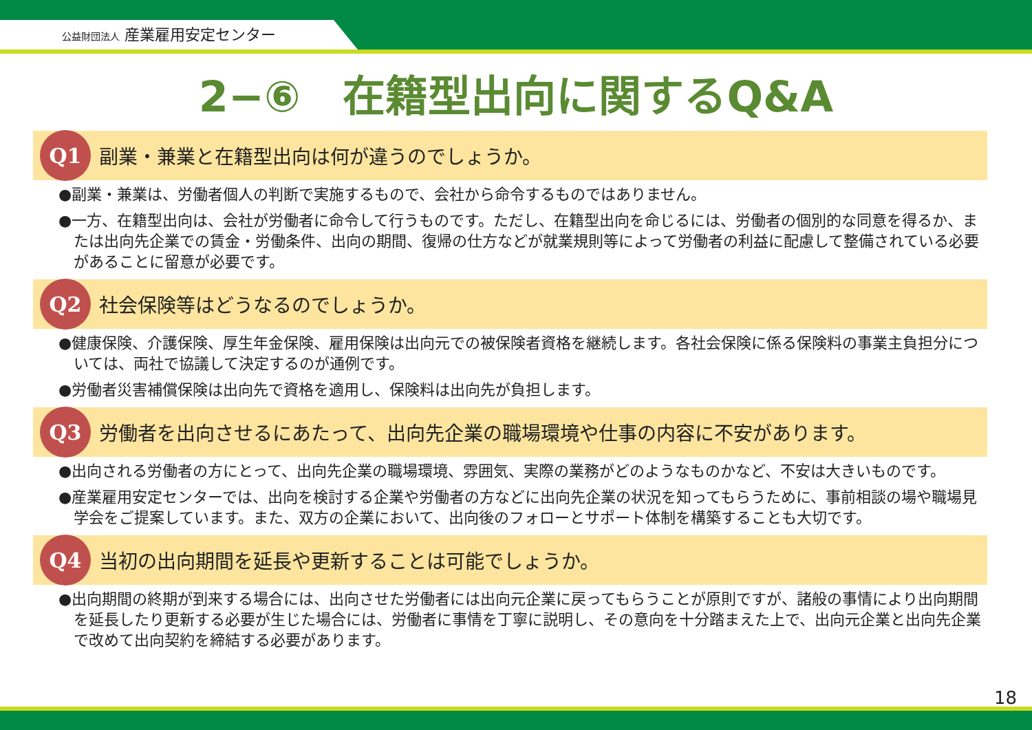公益財団法人 産業雇用安定センター
2−⑥　在籍型出向に関するQ&A
Q1
副業・兼業と在籍型出向は何が違うのでしょうか。
●副業・兼業は、労働者個人の判断で実施するもので、会社から命令するものではありません。
●一方、在籍型出向は、会社が労働者に命令して行うものです。ただし、在籍型出向を命じるには、労働者の個別的な同意を得るか、または出向先企業での賃金・労働条件、出向の期間、復帰の仕方などが就業規則等によって労働者の利益に配慮して整備されている必要があることに留意が必要です。
Q2
社会保険等はどうなるのでしょうか。
●健康保険、介護保険、厚生年金保険、雇用保険は出向元での被保険者資格を継続します。各社会保険に係る保険料の事業主負担分については、両社で協議して決定するのが通例です。
●労働者災害補償保険は出向先で資格を適用し、保険料は出向先が負担します。
Q3
労働者を出向させるにあたって、出向先企業の職場環境や仕事の内容に不安があります。
●出向される労働者の方にとって、出向先企業の職場環境、雰囲気、実際の業務がどのようなものかなど、不安は大きいものです。
●産業雇用安定センターでは、出向を検討する企業や労働者の方などに出向先企業の状況を知ってもらうために、事前相談の場や職場見学会をご提案しています。また、双方の企業において、出向後のフォローとサポート体制を構築することも大切です。
Q4
当初の出向期間を延長や更新することは可能でしょうか。
●出向期間の終期が到来する場合には、出向させた労働者には出向元企業に戻ってもらうことが原則ですが、諸般の事情により出向期間を延長したり更新する必要が生じた場合には、労働者に事情を丁寧に説明し、その意向を十分踏まえた上で、出向元企業と出向先企業で改めて出向契約を締結する必要があります。
18